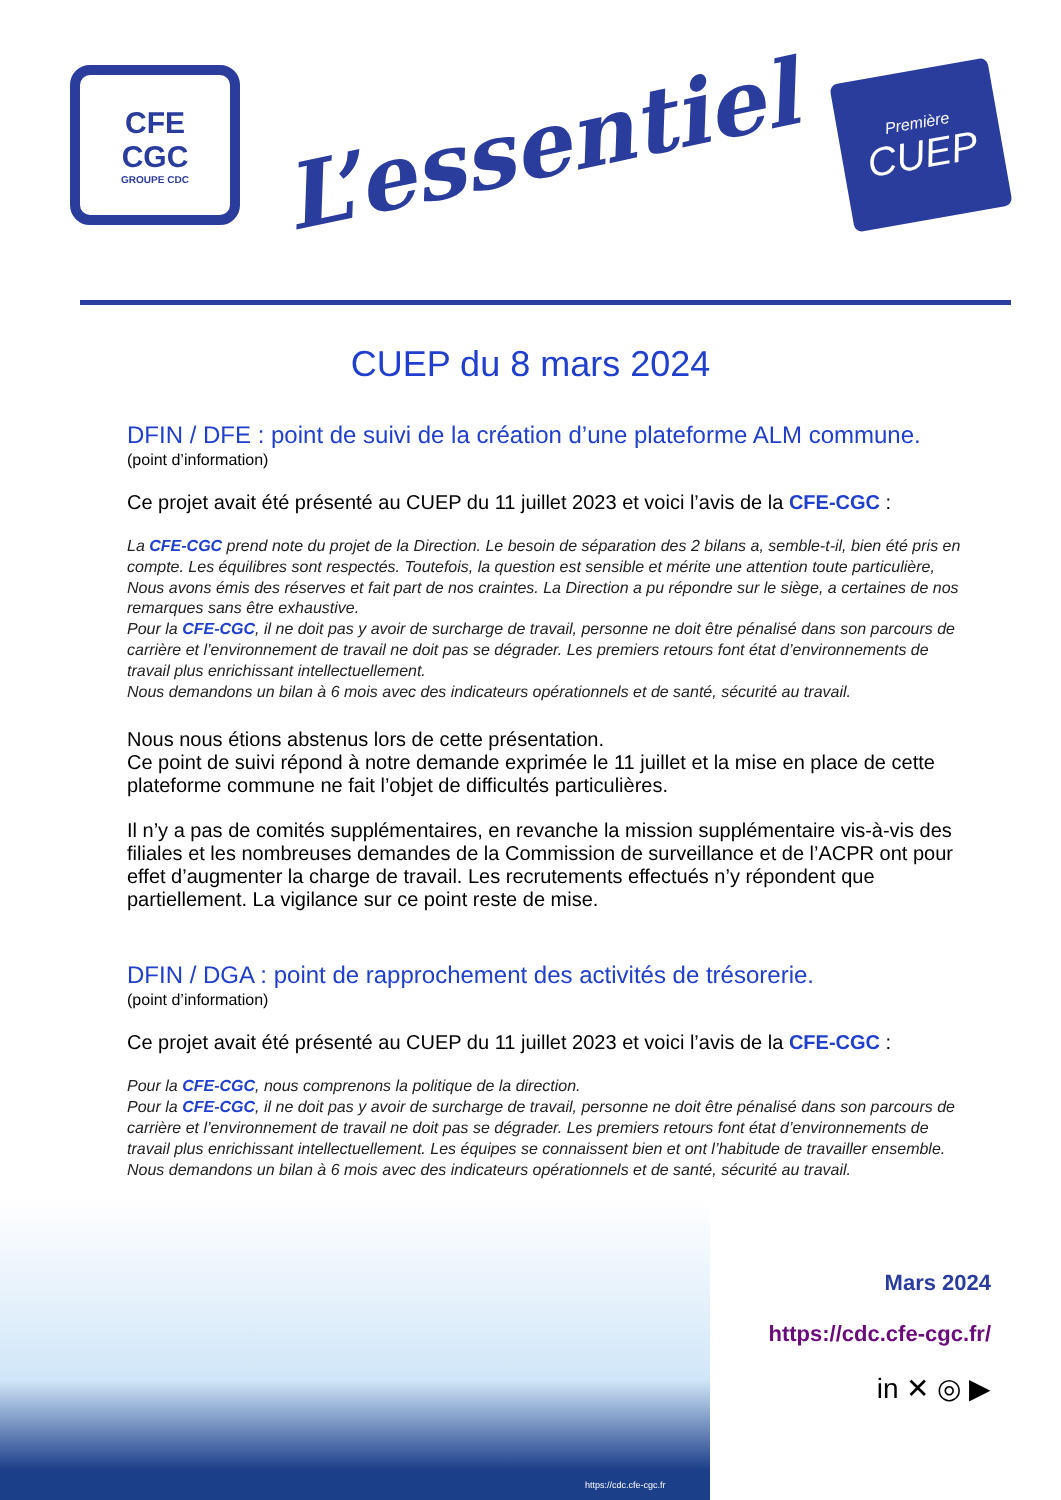CFE
CGC
GROUPE CDC
L’essentiel
Première
CUEP
CUEP du 8 mars 2024
DFIN / DFE : point de suivi de la création d’une plateforme ALM commune.
(point d’information)
Ce projet avait été présenté au CUEP du 11 juillet 2023 et voici l’avis de la CFE-CGC :
La CFE-CGC prend note du projet de la Direction. Le besoin de séparation des 2 bilans a, semble-t-il, bien été pris en compte. Les équilibres sont respectés. Toutefois, la question est sensible et mérite une attention toute particulière, Nous avons émis des réserves et fait part de nos craintes. La Direction a pu répondre sur le siège, a certaines de nos remarques sans être exhaustive.
Pour la CFE-CGC, il ne doit pas y avoir de surcharge de travail, personne ne doit être pénalisé dans son parcours de carrière et l’environnement de travail ne doit pas se dégrader. Les premiers retours font état d’environnements de travail plus enrichissant intellectuellement.
Nous demandons un bilan à 6 mois avec des indicateurs opérationnels et de santé, sécurité au travail.
Nous nous étions abstenus lors de cette présentation.
Ce point de suivi répond à notre demande exprimée le 11 juillet et la mise en place de cette plateforme commune ne fait l’objet de difficultés particulières.
Il n’y a pas de comités supplémentaires, en revanche la mission supplémentaire vis-à-vis des filiales et les nombreuses demandes de la Commission de surveillance et de l’ACPR ont pour effet d’augmenter la charge de travail. Les recrutements effectués n’y répondent que partiellement. La vigilance sur ce point reste de mise.
DFIN / DGA : point de rapprochement des activités de trésorerie.
(point d’information)
Ce projet avait été présenté au CUEP du 11 juillet 2023 et voici l’avis de la CFE-CGC :
Pour la CFE-CGC, nous comprenons la politique de la direction.
Pour la CFE-CGC, il ne doit pas y avoir de surcharge de travail, personne ne doit être pénalisé dans son parcours de carrière et l’environnement de travail ne doit pas se dégrader. Les premiers retours font état d’environnements de travail plus enrichissant intellectuellement. Les équipes se connaissent bien et ont l’habitude de travailler ensemble.
Nous demandons un bilan à 6 mois avec des indicateurs opérationnels et de santé, sécurité au travail.
https://cdc.cfe-cgc.fr
Mars 2024
https://cdc.cfe-cgc.fr/
in ✕ ◎ ▶